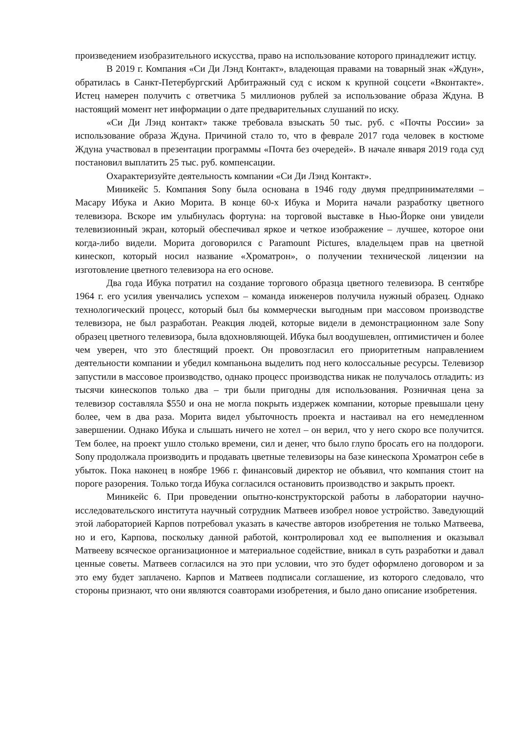произведением изобразительного искусства, право на использование которого принадлежит истцу.
В 2019 г. Компания «Си Ди Лэнд Контакт», владеющая правами на товарный знак «Ждун», обратилась в Санкт-Петербургский Арбитражный суд с иском к крупной соцсети «Вконтакте». Истец намерен получить с ответчика 5 миллионов рублей за использование образа Ждуна. В настоящий момент нет информации о дате предварительных слушаний по иску.
«Си Ди Лэнд контакт» также требовала взыскать 50 тыс. руб. с «Почты России» за использование образа Ждуна. Причиной стало то, что в феврале 2017 года человек в костюме Ждуна участвовал в презентации программы «Почта без очередей». В начале января 2019 года суд постановил выплатить 25 тыс. руб. компенсации.
Охарактеризуйте деятельность компании «Си Ди Лэнд Контакт».
Миникейс 5. Компания Sony была основана в 1946 году двумя предпринимателями – Масару Ибука и Акио Морита. В конце 60-х Ибука и Морита начали разработку цветного телевизора. Вскоре им улыбнулась фортуна: на торговой выставке в Нью-Йорке они увидели телевизионный экран, который обеспечивал яркое и четкое изображение – лучшее, которое они когда-либо видели. Морита договорился с Paramount Pictures, владельцем прав на цветной кинескоп, который носил название «Хроматрон», о получении технической лицензии на изготовление цветного телевизора на его основе.
Два года Ибука потратил на создание торгового образца цветного телевизора. В сентябре 1964 г. его усилия увенчались успехом – команда инженеров получила нужный образец. Однако технологический процесс, который был бы коммерчески выгодным при массовом производстве телевизора, не был разработан. Реакция людей, которые видели в демонстрационном зале Sony образец цветного телевизора, была вдохновляющей. Ибука был воодушевлен, оптимистичен и более чем уверен, что это блестящий проект. Он провозгласил его приоритетным направлением деятельности компании и убедил компаньона выделить под него колоссальные ресурсы. Телевизор запустили в массовое производство, однако процесс производства никак не получалось отладить: из тысячи кинескопов только два – три были пригодны для использования. Розничная цена за телевизор составляла $550 и она не могла покрыть издержек компании, которые превышали цену более, чем в два раза. Морита видел убыточность проекта и настаивал на его немедленном завершении. Однако Ибука и слышать ничего не хотел – он верил, что у него скоро все получится. Тем более, на проект ушло столько времени, сил и денег, что было глупо бросать его на полдороги. Sony продолжала производить и продавать цветные телевизоры на базе кинескопа Хроматрон себе в убыток. Пока наконец в ноябре 1966 г. финансовый директор не объявил, что компания стоит на пороге разорения. Только тогда Ибука согласился остановить производство и закрыть проект.
Миникейс 6. При проведении опытно-конструкторской работы в лаборатории научно-исследовательского института научный сотрудник Матвеев изобрел новое устройство. Заведующий этой лабораторией Карпов потребовал указать в качестве авторов изобретения не только Матвеева, но и его, Карпова, поскольку данной работой, контролировал ход ее выполнения и оказывал Матвееву всяческое организационное и материальное содействие, вникал в суть разработки и давал ценные советы. Матвеев согласился на это при условии, что это будет оформлено договором и за это ему будет заплачено. Карпов и Матвеев подписали соглашение, из которого следовало, что стороны признают, что они являются соавторами изобретения, и было дано описание изобретения.